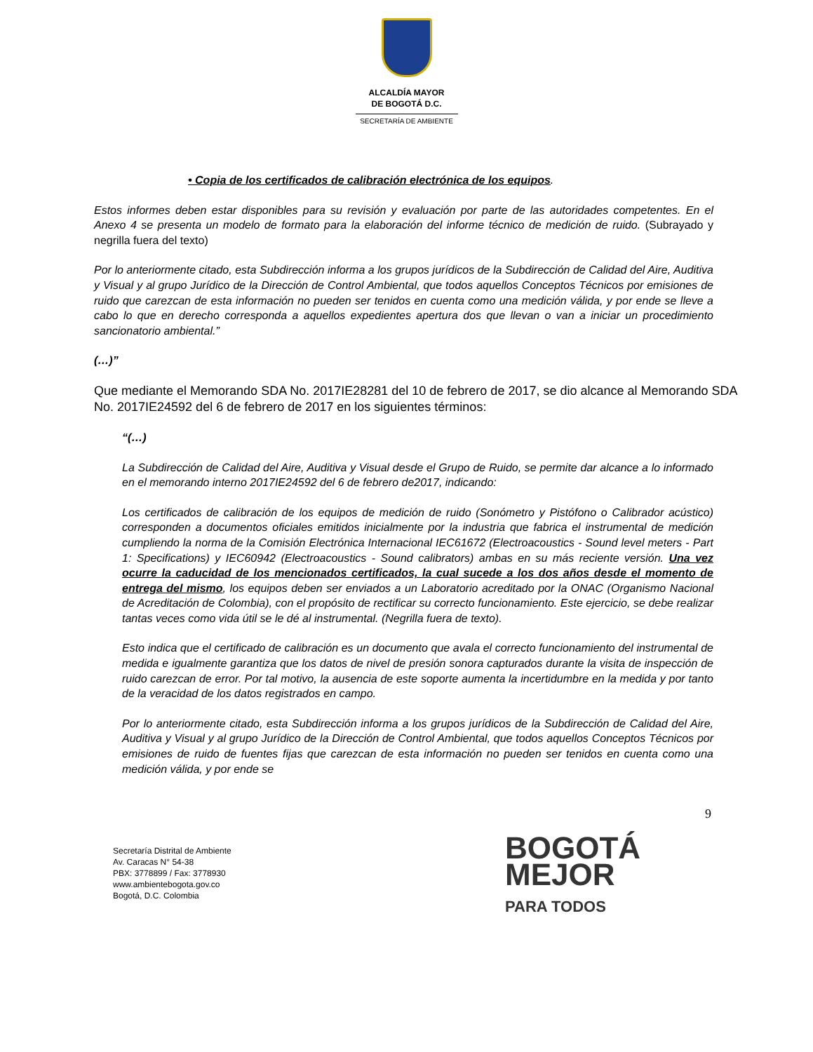ALCALDÍA MAYOR
DE BOGOTÁ D.C.
SECRETARÍA DE AMBIENTE
• Copia de los certificados de calibración electrónica de los equipos.
Estos informes deben estar disponibles para su revisión y evaluación por parte de las autoridades competentes. En el Anexo 4 se presenta un modelo de formato para la elaboración del informe técnico de medición de ruido. (Subrayado y negrilla fuera del texto)
Por lo anteriormente citado, esta Subdirección informa a los grupos jurídicos de la Subdirección de Calidad del Aire, Auditiva y Visual y al grupo Jurídico de la Dirección de Control Ambiental, que todos aquellos Conceptos Técnicos por emisiones de ruido que carezcan de esta información no pueden ser tenidos en cuenta como una medición válida, y por ende se lleve a cabo lo que en derecho corresponda a aquellos expedientes apertura dos que llevan o van a iniciar un procedimiento sancionatorio ambiental.”
(…)”
Que mediante el Memorando SDA No. 2017IE28281 del 10 de febrero de 2017, se dio alcance al Memorando SDA No. 2017IE24592 del 6 de febrero de 2017 en los siguientes términos:
“(…)
La Subdirección de Calidad del Aire, Auditiva y Visual desde el Grupo de Ruido, se permite dar alcance a lo informado en el memorando interno 2017IE24592 del 6 de febrero de2017, indicando:
Los certificados de calibración de los equipos de medición de ruido (Sonómetro y Pistófono o Calibrador acústico) corresponden a documentos oficiales emitidos inicialmente por la industria que fabrica el instrumental de medición cumpliendo la norma de la Comisión Electrónica Internacional IEC61672 (Electroacoustics - Sound level meters - Part 1: Specifications) y IEC60942 (Electroacoustics - Sound calibrators) ambas en su más reciente versión. Una vez ocurre la caducidad de los mencionados certificados, la cual sucede a los dos años desde el momento de entrega del mismo, los equipos deben ser enviados a un Laboratorio acreditado por la ONAC (Organismo Nacional de Acreditación de Colombia), con el propósito de rectificar su correcto funcionamiento. Este ejercicio, se debe realizar tantas veces como vida útil se le dé al instrumental. (Negrilla fuera de texto).
Esto indica que el certificado de calibración es un documento que avala el correcto funcionamiento del instrumental de medida e igualmente garantiza que los datos de nivel de presión sonora capturados durante la visita de inspección de ruido carezcan de error. Por tal motivo, la ausencia de este soporte aumenta la incertidumbre en la medida y por tanto de la veracidad de los datos registrados en campo.
Por lo anteriormente citado, esta Subdirección informa a los grupos jurídicos de la Subdirección de Calidad del Aire, Auditiva y Visual y al grupo Jurídico de la Dirección de Control Ambiental, que todos aquellos Conceptos Técnicos por emisiones de ruido de fuentes fijas que carezcan de esta información no pueden ser tenidos en cuenta como una medición válida, y por ende se
9
Secretaría Distrital de Ambiente
Av. Caracas N° 54-38
PBX: 3778899 / Fax: 3778930
www.ambientebogota.gov.co
Bogotá, D.C. Colombia
BOGOTÁ
MEJOR
PARA TODOS